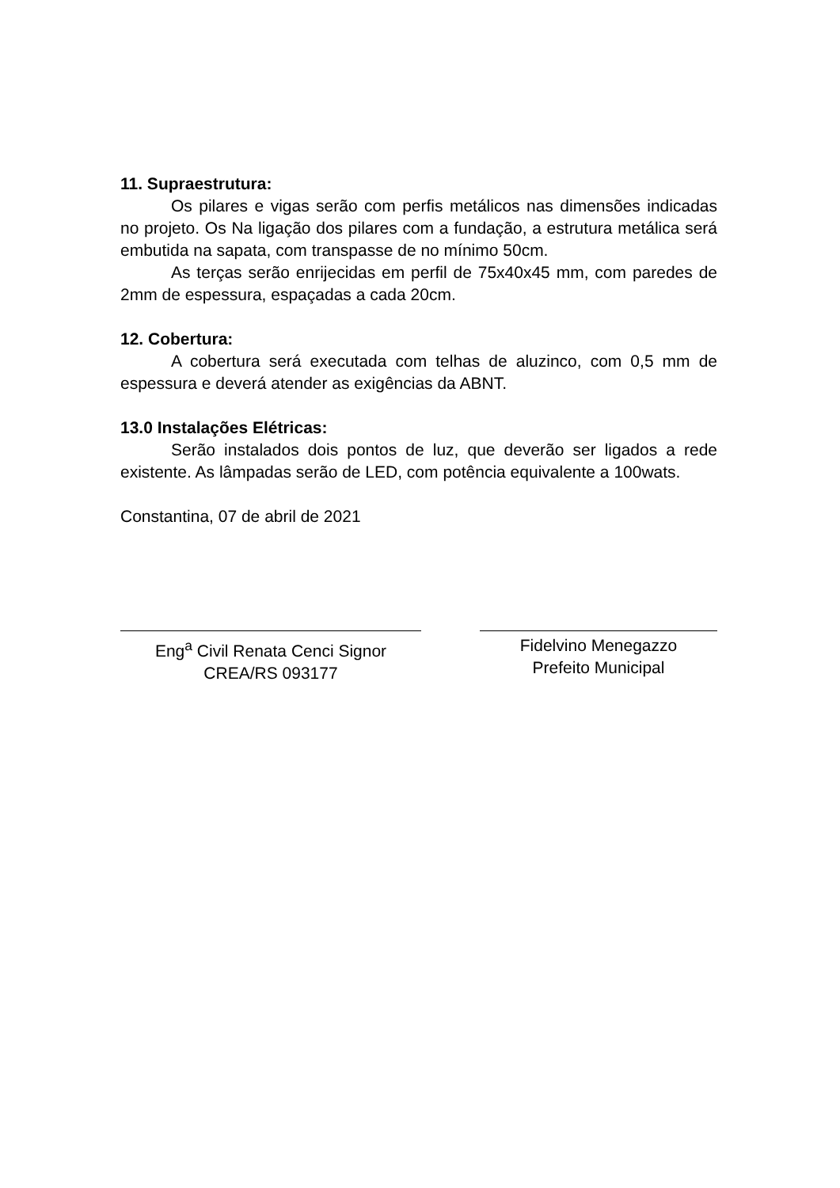11. Supraestrutura:
Os pilares e vigas serão com perfis metálicos nas dimensões indicadas no projeto. Os Na ligação dos pilares com a fundação, a estrutura metálica será embutida na sapata, com transpasse de no mínimo 50cm.
As terças serão enrijecidas em perfil de 75x40x45 mm, com paredes de 2mm de espessura, espaçadas a cada 20cm.
12. Cobertura:
A cobertura será executada com telhas de aluzinco, com 0,5 mm de espessura e deverá atender as exigências da ABNT.
13.0 Instalações Elétricas:
Serão instalados dois pontos de luz, que deverão ser ligados a rede existente. As lâmpadas serão de LED, com potência equivalente a 100wats.
Constantina, 07 de abril de 2021
Eng<sup>a</sup> Civil Renata Cenci Signor
CREA/RS 093177
Fidelvino Menegazzo
Prefeito Municipal